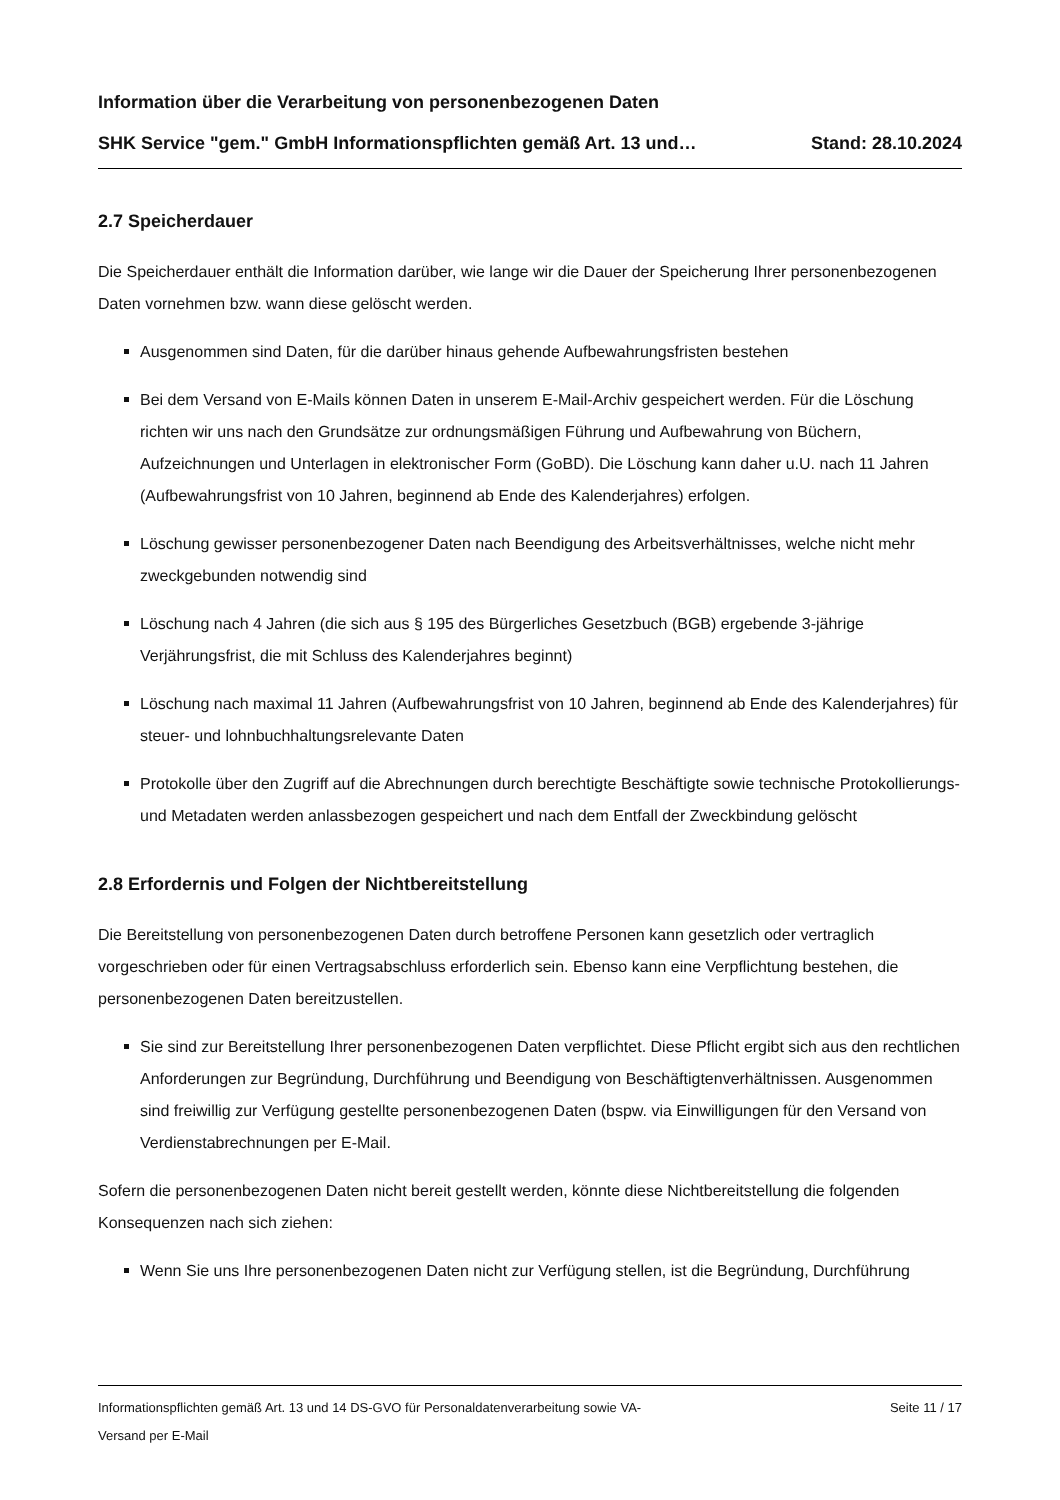Information über die Verarbeitung von personenbezogenen Daten
SHK Service "gem." GmbH Informationspflichten gemäß Art. 13 und… Stand: 28.10.2024
2.7 Speicherdauer
Die Speicherdauer enthält die Information darüber, wie lange wir die Dauer der Speicherung Ihrer personenbezogenen Daten vornehmen bzw. wann diese gelöscht werden.
Ausgenommen sind Daten, für die darüber hinaus gehende Aufbewahrungsfristen bestehen
Bei dem Versand von E-Mails können Daten in unserem E-Mail-Archiv gespeichert werden. Für die Löschung richten wir uns nach den Grundsätze zur ordnungsmäßigen Führung und Aufbewahrung von Büchern, Aufzeichnungen und Unterlagen in elektronischer Form (GoBD). Die Löschung kann daher u.U. nach 11 Jahren (Aufbewahrungsfrist von 10 Jahren, beginnend ab Ende des Kalenderjahres) erfolgen.
Löschung gewisser personenbezogener Daten nach Beendigung des Arbeitsverhältnisses, welche nicht mehr zweckgebunden notwendig sind
Löschung nach 4 Jahren (die sich aus § 195 des Bürgerliches Gesetzbuch (BGB) ergebende 3-jährige Verjährungsfrist, die mit Schluss des Kalenderjahres beginnt)
Löschung nach maximal 11 Jahren (Aufbewahrungsfrist von 10 Jahren, beginnend ab Ende des Kalenderjahres) für steuer- und lohnbuchhaltungsrelevante Daten
Protokolle über den Zugriff auf die Abrechnungen durch berechtigte Beschäftigte sowie technische Protokollierungs- und Metadaten werden anlassbezogen gespeichert und nach dem Entfall der Zweckbindung gelöscht
2.8 Erfordernis und Folgen der Nichtbereitstellung
Die Bereitstellung von personenbezogenen Daten durch betroffene Personen kann gesetzlich oder vertraglich vorgeschrieben oder für einen Vertragsabschluss erforderlich sein. Ebenso kann eine Verpflichtung bestehen, die personenbezogenen Daten bereitzustellen.
Sie sind zur Bereitstellung Ihrer personenbezogenen Daten verpflichtet. Diese Pflicht ergibt sich aus den rechtlichen Anforderungen zur Begründung, Durchführung und Beendigung von Beschäftigtenverhältnissen. Ausgenommen sind freiwillig zur Verfügung gestellte personenbezogenen Daten (bspw. via Einwilligungen für den Versand von Verdienstabrechnungen per E-Mail.
Sofern die personenbezogenen Daten nicht bereit gestellt werden, könnte diese Nichtbereitstellung die folgenden Konsequenzen nach sich ziehen:
Wenn Sie uns Ihre personenbezogenen Daten nicht zur Verfügung stellen, ist die Begründung, Durchführung
Informationspflichten gemäß Art. 13 und 14 DS-GVO für Personaldatenverarbeitung sowie VA-
Versand per E-Mail Seite 11 / 17